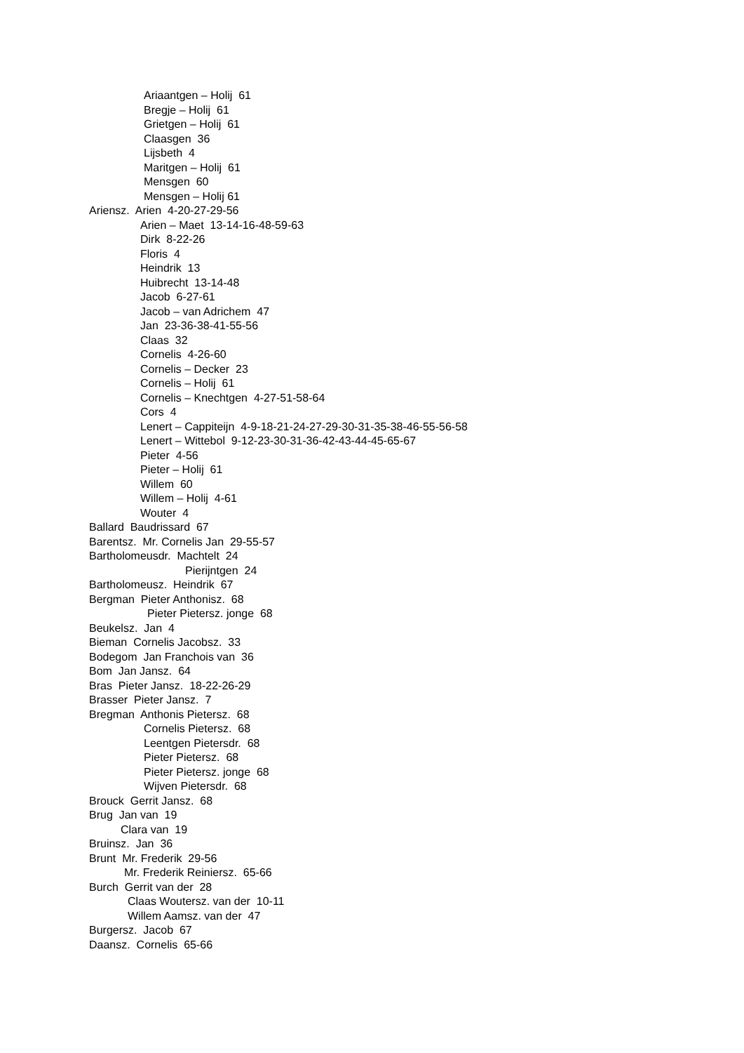Ariaantgen – Holij 61
Bregje – Holij 61
Grietgen – Holij 61
Claasgen 36
Lijsbeth 4
Maritgen – Holij 61
Mensgen 60
Mensgen – Holij 61
Ariensz. Arien 4-20-27-29-56
Arien – Maet 13-14-16-48-59-63
Dirk 8-22-26
Floris 4
Heindrik 13
Huibrecht 13-14-48
Jacob 6-27-61
Jacob – van Adrichem 47
Jan 23-36-38-41-55-56
Claas 32
Cornelis 4-26-60
Cornelis – Decker 23
Cornelis – Holij 61
Cornelis – Knechtgen 4-27-51-58-64
Cors 4
Lenert – Cappiteijn 4-9-18-21-24-27-29-30-31-35-38-46-55-56-58
Lenert – Wittebol 9-12-23-30-31-36-42-43-44-45-65-67
Pieter 4-56
Pieter – Holij 61
Willem 60
Willem – Holij 4-61
Wouter 4
Ballard Baudrissard 67
Barentsz. Mr. Cornelis Jan 29-55-57
Bartholomeusdr. Machtelt 24
Pierijntgen 24
Bartholomeusz. Heindrik 67
Bergman Pieter Anthonisz. 68
Pieter Pietersz. jonge 68
Beukelsz. Jan 4
Bieman Cornelis Jacobsz. 33
Bodegom Jan Franchois van 36
Bom Jan Jansz. 64
Bras Pieter Jansz. 18-22-26-29
Brasser Pieter Jansz. 7
Bregman Anthonis Pietersz. 68
Cornelis Pietersz. 68
Leentgen Pietersdr. 68
Pieter Pietersz. 68
Pieter Pietersz. jonge 68
Wijven Pietersdr. 68
Brouck Gerrit Jansz. 68
Brug Jan van 19
Clara van 19
Bruinsz. Jan 36
Brunt Mr. Frederik 29-56
Mr. Frederik Reiniersz. 65-66
Burch Gerrit van der 28
Claas Woutersz. van der 10-11
Willem Aamsz. van der 47
Burgersz. Jacob 67
Daansz. Cornelis 65-66